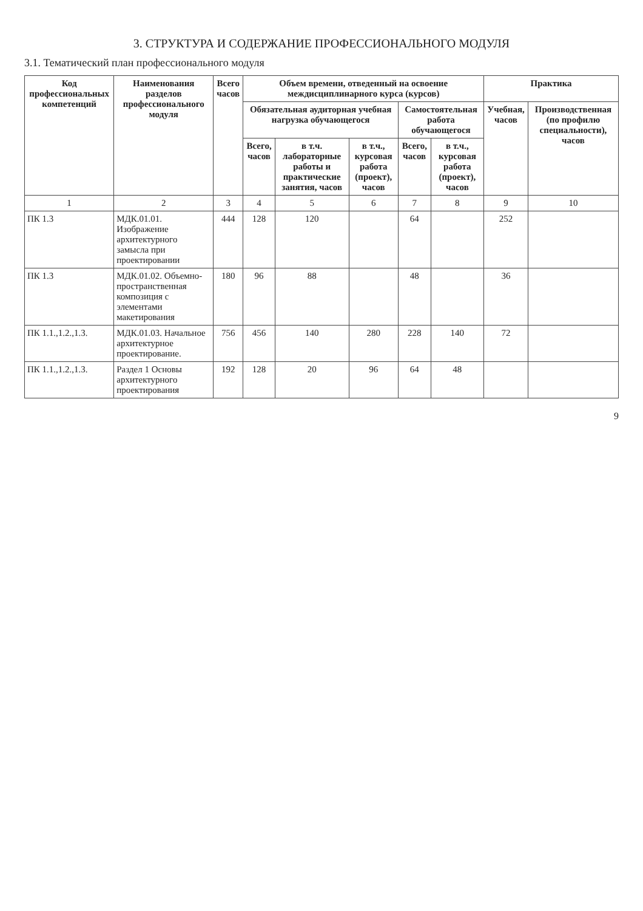3. СТРУКТУРА И СОДЕРЖАНИЕ ПРОФЕССИОНАЛЬНОГО МОДУЛЯ
3.1. Тематический план профессионального модуля
| Код профессиональных компетенций | Наименования разделов профессионального модуля | Всего часов | Объем времени, отведенный на освоение междисциплинарного курса (курсов) | | | | | Практика | |
| --- | --- | --- | --- | --- | --- | --- | --- | --- | --- |
| | | | Обязательная аудиторная учебная нагрузка обучающегося | | | Самостоятельная работа обучающегося | | Учебная, часов | Производственная (по профилю специальности), часов |
| | | | Всего, часов | в т.ч. лабораторные работы и практические занятия, часов | в т.ч., курсовая работа (проект), часов | Всего, часов | в т.ч., курсовая работа (проект), часов | | |
| 1 | 2 | 3 | 4 | 5 | 6 | 7 | 8 | 9 | 10 |
| ПК 1.3 | МДК.01.01. Изображение архитектурного замысла при проектировании | 444 | 128 | 120 | | 64 | | 252 | |
| ПК 1.3 | МДК.01.02. Объемно-пространственная композиция с элементами макетирования | 180 | 96 | 88 | | 48 | | 36 | |
| ПК 1.1.,1.2.,1.3. | МДК.01.03. Начальное архитектурное проектирование. | 756 | 456 | 140 | 280 | 228 | 140 | 72 | |
| ПК 1.1.,1.2.,1.3. | Раздел 1 Основы архитектурного проектирования | 192 | 128 | 20 | 96 | 64 | 48 | | |
9